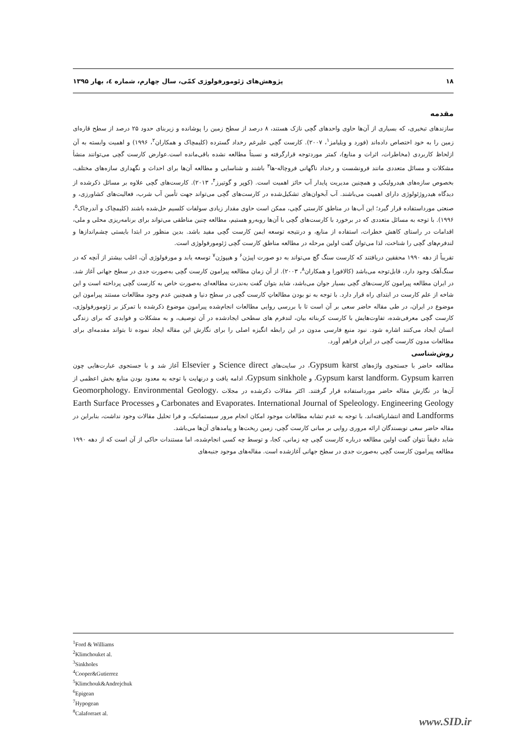۱۸ پژوهش‌های ژئومورفولوژی کمّی، سال چهارم، شماره ٤، بهار ۱۳۹۵
مقدمه
سازندهای تبخیری، که بسیاری از آن‌ها حاوی واحدهای گچی نازک هستند، ۸ درصد از سطح زمین را پوشانده و زیربنای حدود ۲۵ درصد از سطح قاره‌ای زمین را به خود اختصاص داده‌اند (فورد و ویلیامز<sup>۱</sup>، ۲۰۰۷). کارست گچی علیرغم رخداد گسترده (کلیمچاک و همکاران<sup>۲</sup>، ۱۹۹۶) و اهمیت وابسته به آن ازلحاظ کاربردی (مخاطرات، اثرات و منابع)، کمتر موردتوجه قرارگرفته و نسبتاً مطالعه نشده باقی‌مانده است.عوارض کارست گچی می‌توانند منشأ مشکلات و مسائل متعددی مانند فرونشست و رخداد ناگهانی فروچاله-ها<sup>۳</sup> باشند و شناسایی و مطالعه آن‌ها برای احداث و نگهداری سازه‌های مختلف، بخصوص سازه‌های هیدرولیکی و همچنین مدیریت پایدار آب حائز اهمیت است. (کوپر و گوتیرز<sup>۴</sup>، ۲۰۱۳). کارست‌های گچی علاوه بر مسائل ذکرشده از دیدگاه هیدروژئولوژی دارای اهمیت می‌باشند. آب آبخوان‌های تشکیل‌شده در کارست‌های گچی می‌تواند جهت تأمین آب شرب، فعالیت‌های کشاورزی، و صنعتی مورداستفاده قرار گیرد؛ این آب‌ها در مناطق کارستی گچی، ممکن است حاوی مقدار زیادی سولفات کلسیم حل‌شده باشند (کلیمچاک و آندرچاک<sup>۵</sup>، ۱۹۹۶). با توجه به مسائل متعددی که در برخورد با کارست‌های گچی با آن‌ها روبه‌رو هستیم، مطالعه چنین مناطقی می‌تواند برای برنامه‌ریزی محلی و ملی، اقدامات در راستای کاهش خطرات، استفاده از منابع، و درنتیجه توسعه ایمن کارست گچی مفید باشد. بدین منظور در ابتدا بایستی چشم‌اندازها و لندفرم‌های گچی را شناخت، لذا می‌توان گفت اولین مرحله در مطالعه مناطق کارست گچی ژئومورفولوژی است.
تقریباً از دهه ۱۹۹۰ محققین دریافتند که کارست سنگ گچ می‌تواند به دو صورت اپیژن<sup>۶</sup> و هیپوژن<sup>۷</sup> توسعه یابد و مورفولوژی آن، اغلب بیشتر از آنچه که در سنگ‌آهک وجود دارد، قابل‌توجه می‌باشد (کالافورا و همکاران<sup>۸</sup>، ۲۰۰۳). از آن زمان مطالعه پیرامون کارست گچی به‌صورت جدی در سطح جهانی آغاز شد. در ایران مطالعه پیرامون کارست‌های گچی بسیار جوان می‌باشد، شاید بتوان گفت به‌ندرت مطالعه‌ای به‌صورت خاص به کارست گچی پرداخته است و این شاخه از علم کارست در ابتدای راه قرار دارد. با توجه به نو بودن مطالعاتِ کارست گچی در سطح دنیا و همچنین عدم وجود مطالعات مستند پیرامون این موضوع در ایران، در طی مقاله حاضر سعی بر آن است تا با بررسی روایی مطالعات انجام‌شده پیرامون موضوع ذکرشده با تمرکز بر ژئومورفولوژی، کارست گچی معرفی‌شده، تفاوت‌هایش با کارست کربناته بیان، لندفرم های سطحی ایجادشده در آن توصیف، و به مشکلات و فوایدی که برای زندگی انسان ایجاد می‌کنند اشاره شود. نبود منبع فارسی مدون در این رابطه انگیزه اصلی را برای نگارش این مقاله ایجاد نموده تا بتواند مقدمه‌ای برای مطالعات مدون کارست گچی در ایران فراهم آورد.
روش‌شناسی
مطالعه حاضر با جستجوی واژه‌های Gypsum karst، در سایت‌های Science direct و Elsevier آغاز شد و با جستجوی عبارت‌هایی چون Gypsum karst landform، Gypsum karren، و Gypsum sinkhole، ادامه یافت و درنهایت با توجه به معدود بودن منابع بخش اعظمی از آن‌ها در نگارش مقاله حاضر مورداستفاده قرار گرفتند. اکثر مقالات ذکرشده در مجلات Geomorphology، Environmental Geology، Carbonates and Evaporates، International Journal of Speleology، Engineering Geology و Earth Surface Processes and Landforms انتشاریافته‌اند. با توجه به عدم تشابه مطالعات موجود امکان انجام مرور سیستماتیک، و فرا تحلیل مقالات وجود نداشت، بنابراین در مقاله حاضر سعی نویسندگان ارائه مروری روایی بر مبانی کارست گچی، زمین ریخت‌ها و پیامدهای آن‌ها می‌باشد.
شاید دقیقاً نتوان گفت اولین مطالعه درباره کارست گچی چه زمانی، کجا، و توسط چه کسی انجام‌شده، اما مستندات حاکی از آن است که از دهه ۱۹۹۰ مطالعه پیرامون کارست گچی به‌صورت جدی در سطح جهانی آغازشده است. مقاله‌های موجود جنبه‌های
<sup>1</sup> Ford & Williams
<sup>2</sup> Klimchouket al.
<sup>3</sup> Sinkholes
<sup>4</sup> Cooper&Gutierrez
<sup>5</sup> Klimchouk&Andrejchuk
<sup>6</sup> Epigean
<sup>7</sup> Hypogean
<sup>8</sup> Calaforraet al.
www.SID.ir